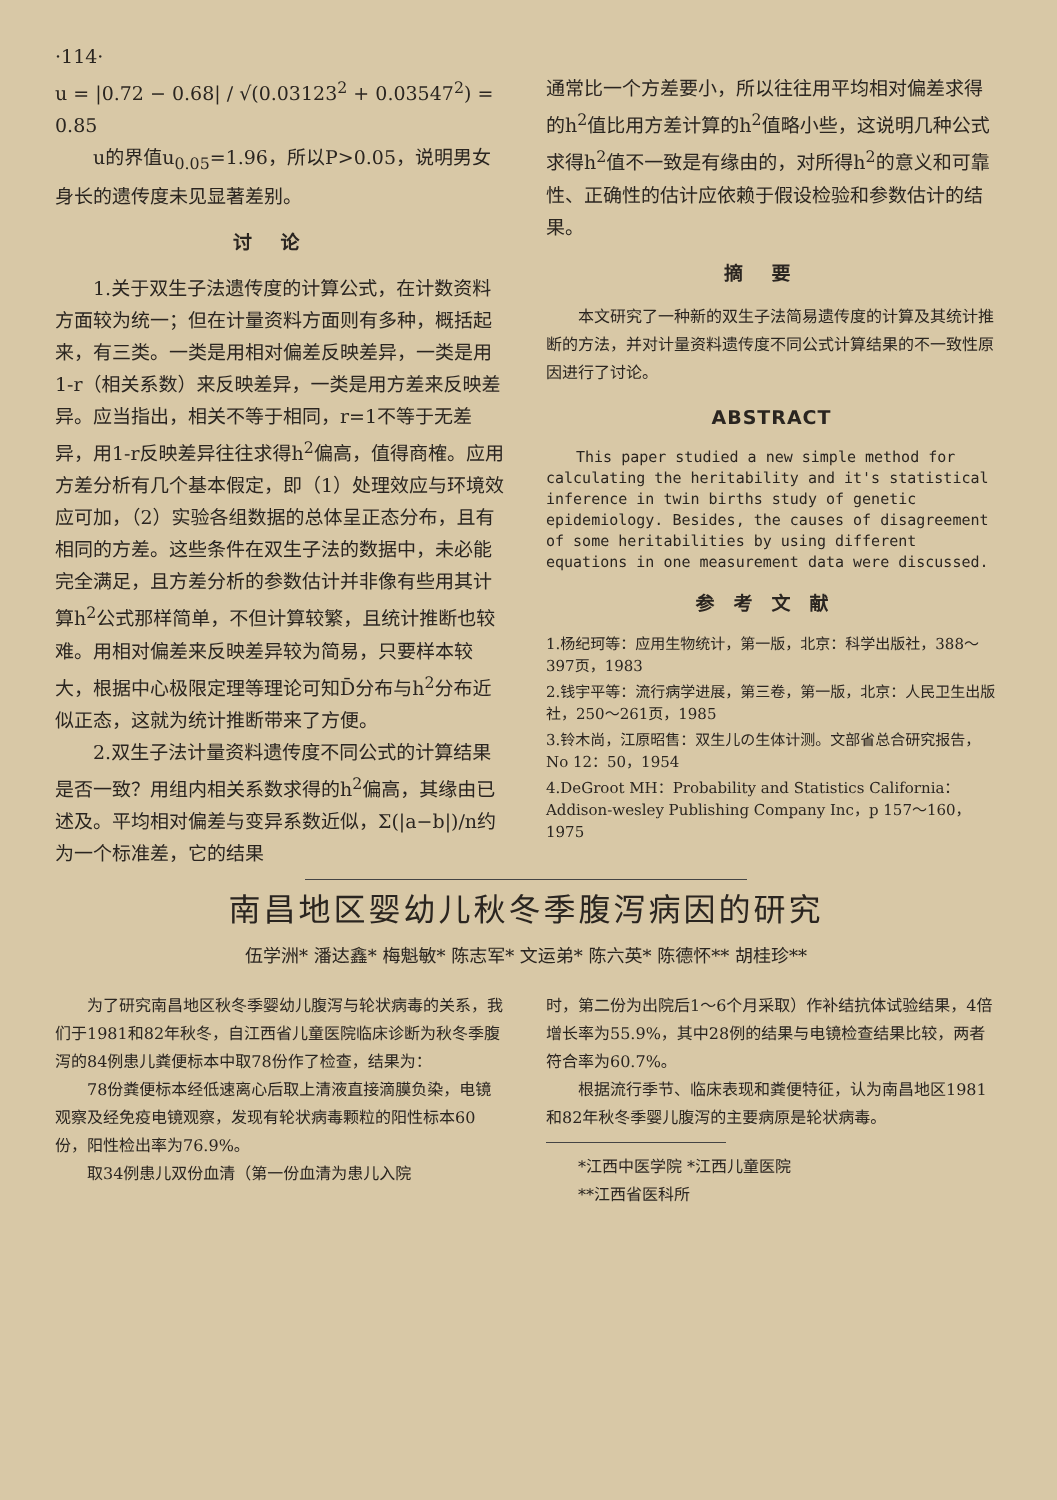·114·
u = |0.72 − 0.68| / √(0.03123<sup>2</sup> + 0.03547<sup>2</sup>) = 0.85
u的界值u<sub>0.05</sub>=1.96，所以P>0.05，说明男女身长的遗传度未见显著差别。
讨论
1.关于双生子法遗传度的计算公式，在计数资料方面较为统一；但在计量资料方面则有多种，概括起来，有三类。一类是用相对偏差反映差异，一类是用1-r（相关系数）来反映差异，一类是用方差来反映差异。应当指出，相关不等于相同，r=1不等于无差异，用1-r反映差异往往求得h<sup>2</sup>偏高，值得商榷。应用方差分析有几个基本假定，即（1）处理效应与环境效应可加，（2）实验各组数据的总体呈正态分布，且有相同的方差。这些条件在双生子法的数据中，未必能完全满足，且方差分析的参数估计并非像有些用其计算h<sup>2</sup>公式那样简单，不但计算较繁，且统计推断也较难。用相对偏差来反映差异较为简易，只要样本较大，根据中心极限定理等理论可知D̄分布与h<sup>2</sup>分布近似正态，这就为统计推断带来了方便。
2.双生子法计量资料遗传度不同公式的计算结果是否一致？用组内相关系数求得的h<sup>2</sup>偏高，其缘由已述及。平均相对偏差与变异系数近似，Σ(|a−b|)/n约为一个标准差，它的结果
通常比一个方差要小，所以往往用平均相对偏差求得的h<sup>2</sup>值比用方差计算的h<sup>2</sup>值略小些，这说明几种公式求得h<sup>2</sup>值不一致是有缘由的，对所得h<sup>2</sup>的意义和可靠性、正确性的估计应依赖于假设检验和参数估计的结果。
摘要
本文研究了一种新的双生子法简易遗传度的计算及其统计推断的方法，并对计量资料遗传度不同公式计算结果的不一致性原因进行了讨论。
ABSTRACT
This paper studied a new simple method for calculating the heritability and it's statistical inference in twin births study of genetic epidemiology. Besides, the causes of disagreement of some heritabilities by using different equations in one measurement data were discussed.
参考文献
1.杨纪珂等：应用生物统计，第一版，北京：科学出版社，388～397页，1983
2.钱宇平等：流行病学进展，第三卷，第一版，北京：人民卫生出版社，250～261页，1985
3.铃木尚，江原昭售：双生儿の生体计测。文部省总合研究报告，No 12：50，1954
4.DeGroot MH：Probability and Statistics California：Addison-wesley Publishing Company Inc，p 157～160，1975
南昌地区婴幼儿秋冬季腹泻病因的研究
伍学洲* 潘达鑫* 梅魁敏* 陈志军* 文运弟* 陈六英* 陈德怀** 胡桂珍**
为了研究南昌地区秋冬季婴幼儿腹泻与轮状病毒的关系，我们于1981和82年秋冬，自江西省儿童医院临床诊断为秋冬季腹泻的84例患儿粪便标本中取78份作了检查，结果为：
78份粪便标本经低速离心后取上清液直接滴膜负染，电镜观察及经免疫电镜观察，发现有轮状病毒颗粒的阳性标本60份，阳性检出率为76.9%。
取34例患儿双份血清（第一份血清为患儿入院
时，第二份为出院后1～6个月采取）作补结抗体试验结果，4倍增长率为55.9%，其中28例的结果与电镜检查结果比较，两者符合率为60.7%。
根据流行季节、临床表现和粪便特征，认为南昌地区1981和82年秋冬季婴儿腹泻的主要病原是轮状病毒。
*江西中医学院 *江西儿童医院
**江西省医科所